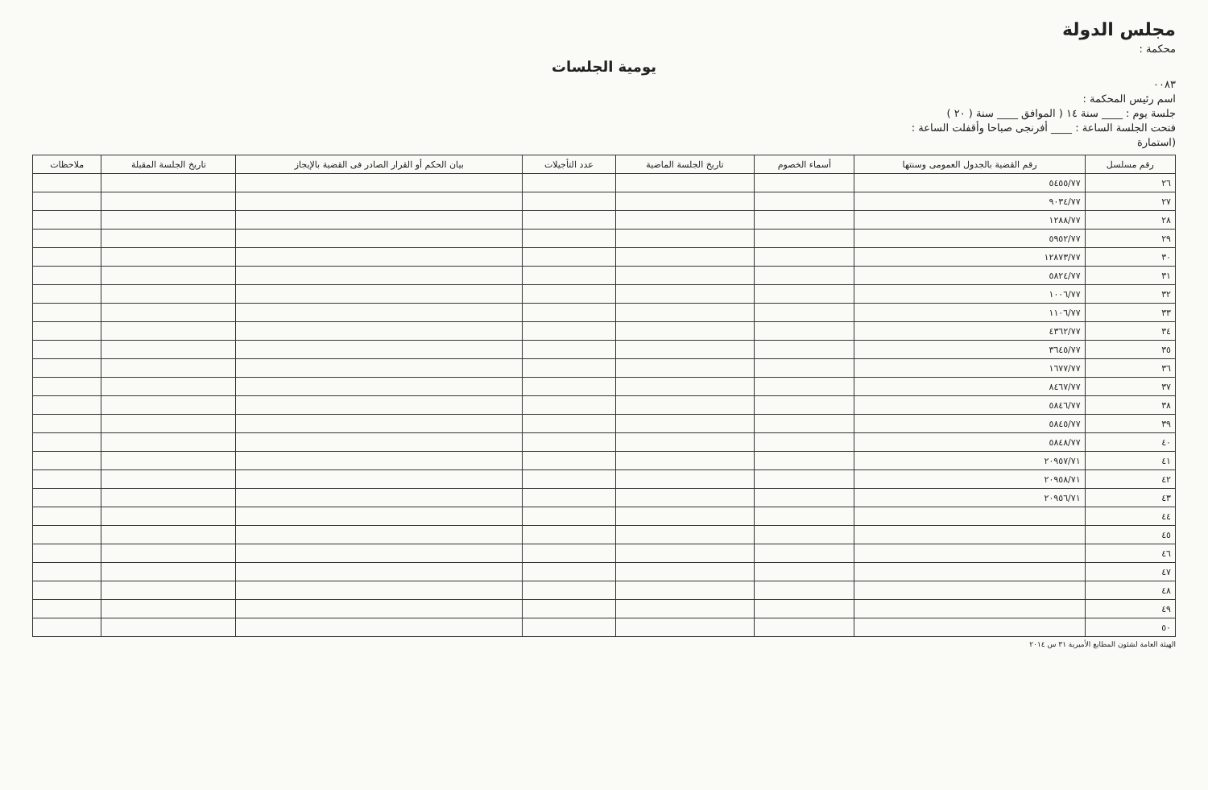مجلس الدولة
محكمة :
يومية الجلسات
٠٠٨٣
اسم رئيس المحكمة :
جلسة يوم : ____ سنة ١٤ ( الموافق ____ سنة ( ٢٠ )
فتحت الجلسة الساعة : ____ أفرنجى صباحا وأقفلت الساعة :
(استمارة
| رقم مسلسل | رقم القضية بالجدول العمومى وسنتها | أسماء الخصوم | تاريخ الجلسة الماضية | عدد التأجيلات | بيان الحكم أو القرار الصادر فى القضية بالإيجاز | تاريخ الجلسة المقبلة | ملاحظات |
| --- | --- | --- | --- | --- | --- | --- | --- |
| ٢٦ | ٥٤٥٥/٧٧ | | | | | | |
| ٢٧ | ٩٠٣٤/٧٧ | | | | | | |
| ٢٨ | ١٢٨٨/٧٧ | | | | | | |
| ٢٩ | ٥٩٥٢/٧٧ | | | | | | |
| ٣٠ | ١٢٨٧٣/٧٧ | | | | | | |
| ٣١ | ٥٨٢٤/٧٧ | | | | | | |
| ٣٢ | ١٠٠٦/٧٧ | | | | | | |
| ٣٣ | ١١٠٦/٧٧ | | | | | | |
| ٣٤ | ٤٣٦٢/٧٧ | | | | | | |
| ٣٥ | ٣٦٤٥/٧٧ | | | | | | |
| ٣٦ | ١٦٧٧/٧٧ | | | | | | |
| ٣٧ | ٨٤٦٧/٧٧ | | | | | | |
| ٣٨ | ٥٨٤٦/٧٧ | | | | | | |
| ٣٩ | ٥٨٤٥/٧٧ | | | | | | |
| ٤٠ | ٥٨٤٨/٧٧ | | | | | | |
| ٤١ | ٢٠٩٥٧/٧١ | | | | | | |
| ٤٢ | ٢٠٩٥٨/٧١ | | | | | | |
| ٤٣ | ٢٠٩٥٦/٧١ | | | | | | |
| ٤٤ | | | | | | | |
| ٤٥ | | | | | | | |
| ٤٦ | | | | | | | |
| ٤٧ | | | | | | | |
| ٤٨ | | | | | | | |
| ٤٩ | | | | | | | |
| ٥٠ | | | | | | | |
الهيئة العامة لشئون المطابع الأميرية ٣١ س ٢٠١٤